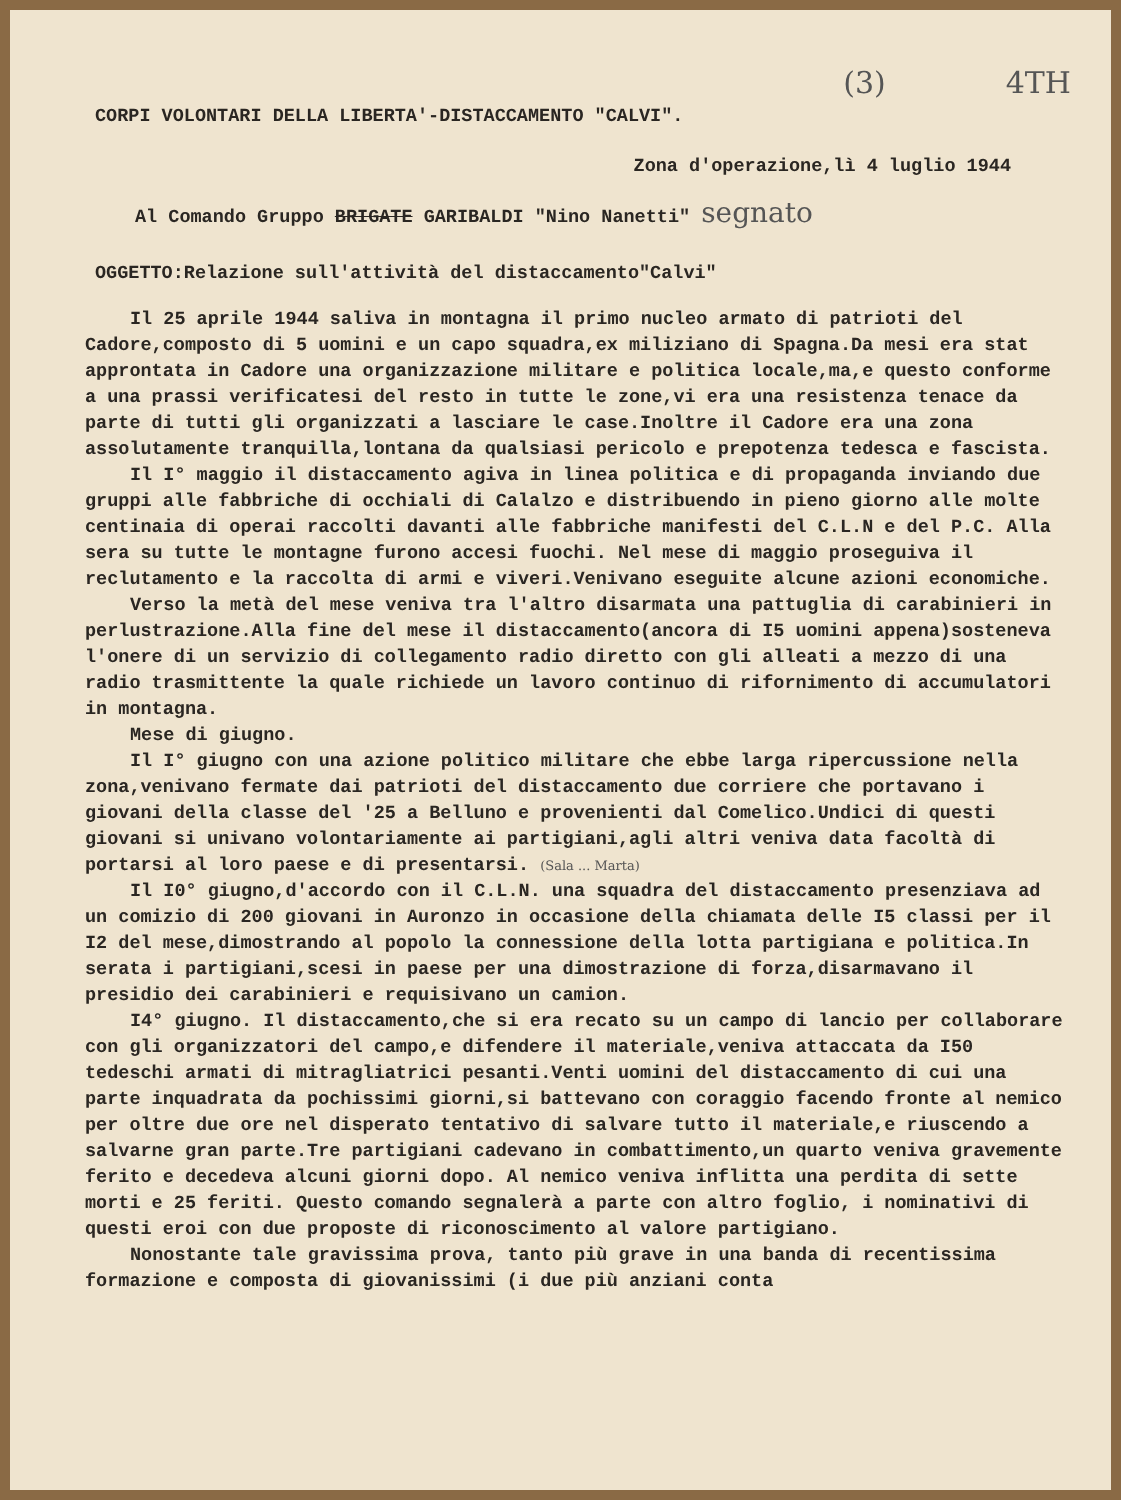(3) 4TH
CORPI VOLONTARI DELLA LIBERTA'-DISTACCAMENTO "CALVI".
Zona d'operazione,lì 4 luglio 1944
Al Comando Gruppo BRIGATE GARIBALDI "Nino Nanetti" segnato
OGGETTO:Relazione sull'attività del distaccamento"Calvi"
Il 25 aprile 1944 saliva in montagna il primo nucleo armato di patrioti del Cadore,composto di 5 uomini e un capo squadra,ex miliziano di Spagna.Da mesi era stat approntata in Cadore una organizzazione militare e politica locale,ma,e questo conforme a una prassi verificatesi del resto in tutte le zone,vi era una resistenza tenace da parte di tutti gli organizzati a lasciare le case.Inoltre il Cadore era una zona assolutamente tranquilla,lontana da qualsiasi pericolo e prepotenza tedesca e fascista.
Il I° maggio il distaccamento agiva in linea politica e di propaganda inviando due gruppi alle fabbriche di occhiali di Calalzo e distribuendo in pieno giorno alle molte centinaia di operai raccolti davanti alle fabbriche manifesti del C.L.N e del P.C. Alla sera su tutte le montagne furono accesi fuochi. Nel mese di maggio proseguiva il reclutamento e la raccolta di armi e viveri.Venivano eseguite alcune azioni economiche.
Verso la metà del mese veniva tra l'altro disarmata una pattuglia di carabinieri in perlustrazione.Alla fine del mese il distaccamento(ancora di I5 uomini appena)sosteneva l'onere di un servizio di collegamento radio diretto con gli alleati a mezzo di una radio trasmittente la quale richiede un lavoro continuo di rifornimento di accumulatori in montagna.
Mese di giugno.
Il I° giugno con una azione politico militare che ebbe larga ripercussione nella zona,venivano fermate dai patrioti del distaccamento due corriere che portavano i giovani della classe del '25 a Belluno e provenienti dal Comelico.Undici di questi giovani si univano volontariamente ai partigiani,agli altri veniva data facoltà di portarsi al loro paese e di presentarsi. (Sala ... Marta)
Il I0° giugno,d'accordo con il C.L.N. una squadra del distaccamento presenziava ad un comizio di 200 giovani in Auronzo in occasione della chiamata delle I5 classi per il I2 del mese,dimostrando al popolo la connessione della lotta partigiana e politica.In serata i partigiani,scesi in paese per una dimostrazione di forza,disarmavano il presidio dei carabinieri e requisivano un camion.
I4° giugno. Il distaccamento,che si era recato su un campo di lancio per collaborare con gli organizzatori del campo,e difendere il materiale,veniva attaccata da I50 tedeschi armati di mitragliatrici pesanti.Venti uomini del distaccamento di cui una parte inquadrata da pochissimi giorni,si battevano con coraggio facendo fronte al nemico per oltre due ore nel disperato tentativo di salvare tutto il materiale,e riuscendo a salvarne gran parte.Tre partigiani cadevano in combattimento,un quarto veniva gravemente ferito e decedeva alcuni giorni dopo. Al nemico veniva inflitta una perdita di sette morti e 25 feriti. Questo comando segnalerà a parte con altro foglio, i nominativi di questi eroi con due proposte di riconoscimento al valore partigiano.
Nonostante tale gravissima prova, tanto più grave in una banda di recentissima formazione e composta di giovanissimi (i due più anziani conta